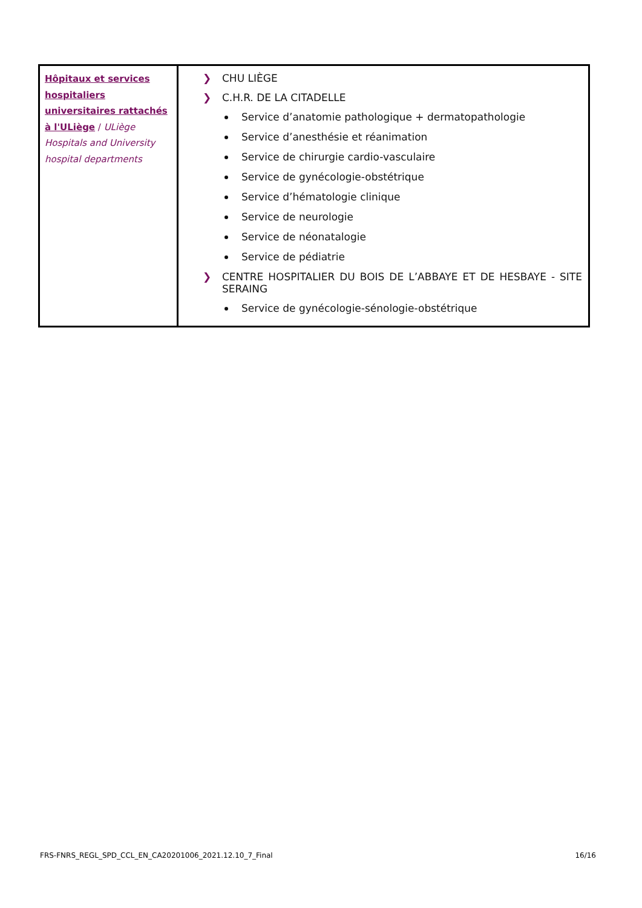| Hôpitaux et services hospitaliers universitaires rattachés à l'ULiège / ULiège Hospitals and University hospital departments | ❯ CHU LIÈGE ❯ C.H.R. DE LA CITADELLE Service d’anatomie pathologique + dermatopathologie Service d’anesthésie et réanimation Service de chirurgie cardio-vasculaire Service de gynécologie-obstétrique Service d’hématologie clinique Service de neurologie Service de néonatalogie Service de pédiatrie ❯ CENTRE HOSPITALIER DU BOIS DE L’ABBAYE ET DE HESBAYE - SITE SERAING Service de gynécologie-sénologie-obstétrique |
FRS-FNRS_REGL_SPD_CCL_EN_CA20201006_2021.12.10_7_Final 16/16